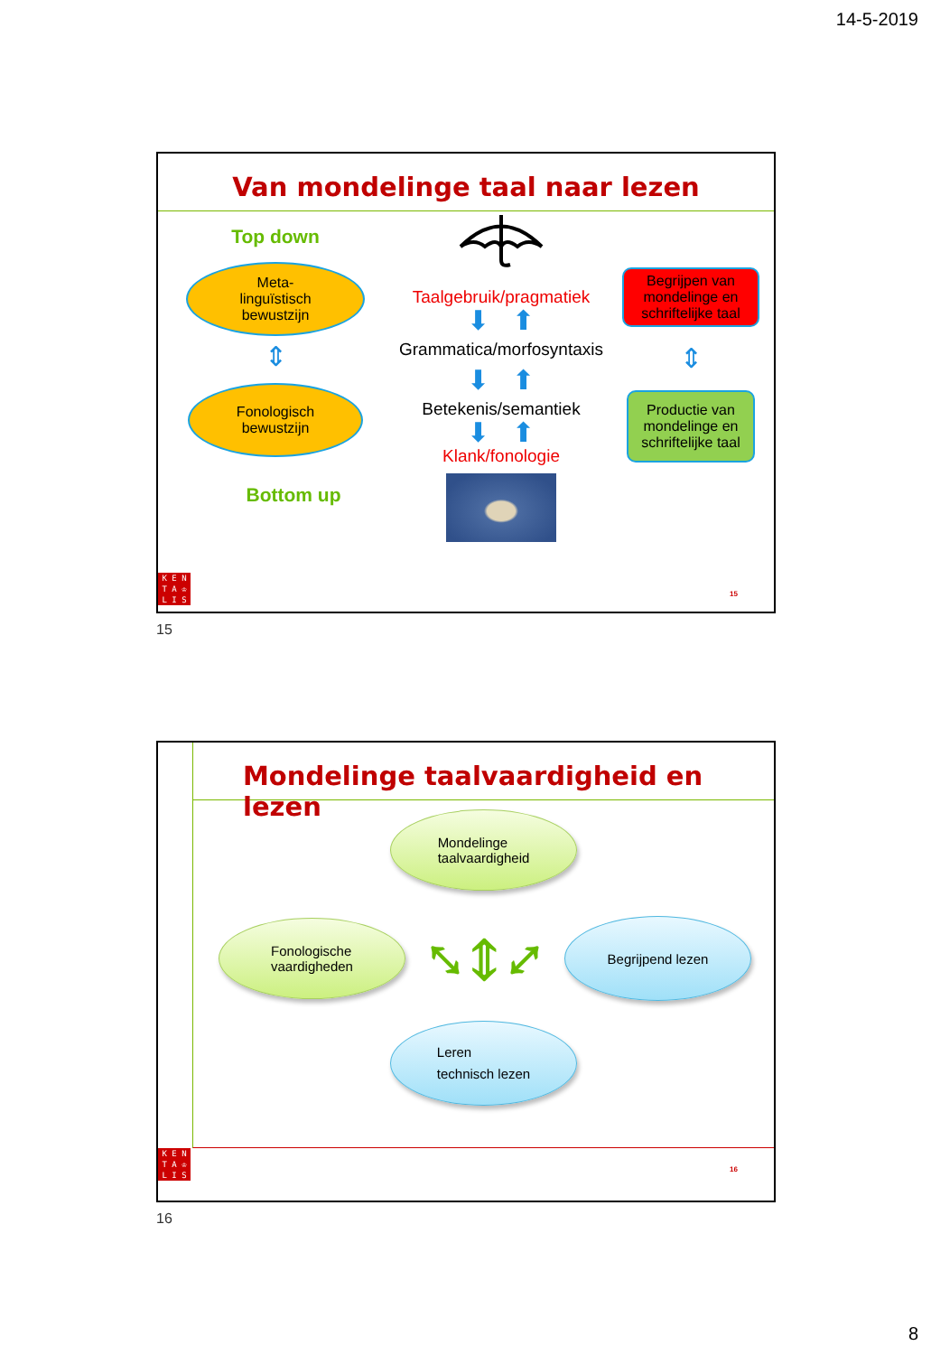14-5-2019
Van mondelinge taal naar lezen
Top down
Meta-
linguïstisch
bewustzijn
⇕
Fonologisch
bewustzijn
Bottom up
Taalgebruik/pragmatiek
⬇ ⬆
Grammatica/morfosyntaxis
⬇ ⬆
Betekenis/semantiek
⬇ ⬆
Klank/fonologie
Begrijpen van mondelinge en schriftelijke taal
⇕
Productie van mondelinge en schriftelijke taal
K E N
T A ♔
L I S
15
15
Mondelinge taalvaardigheid en lezen
Mondelinge
taalvaardigheid
Fonologische
vaardigheden
⤡ ⇕ ⤢
Begrijpend lezen
Leren
technisch lezen
K E N
T A ♔
L I S
16
16
8